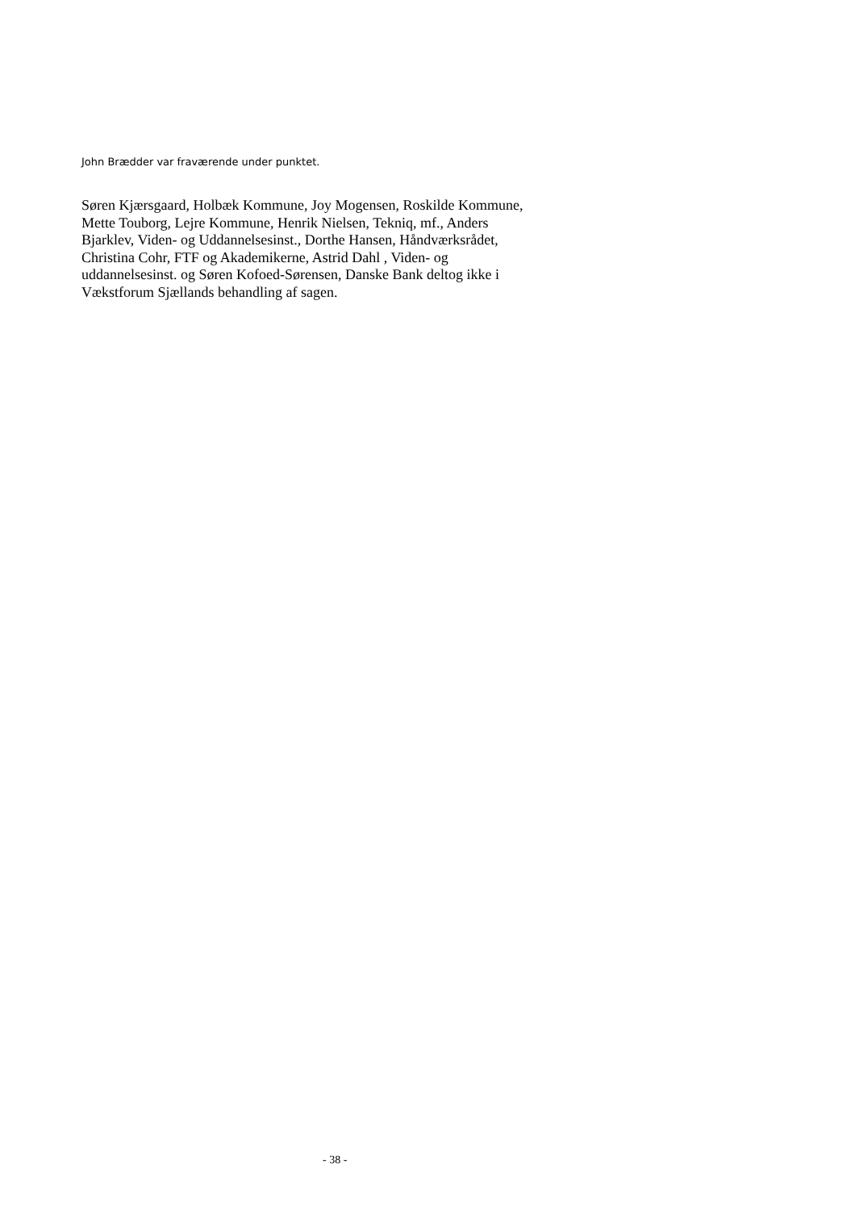John Brædder var fraværende under punktet.
Søren Kjærsgaard, Holbæk Kommune, Joy Mogensen, Roskilde Kommune,
Mette Touborg, Lejre Kommune, Henrik Nielsen, Tekniq, mf., Anders
Bjarklev, Viden- og Uddannelsesinst., Dorthe Hansen, Håndværksrådet,
Christina Cohr, FTF og Akademikerne, Astrid Dahl , Viden- og
uddannelsesinst. og Søren Kofoed-Sørensen, Danske Bank deltog ikke i
Vækstforum Sjællands behandling af sagen.
- 38 -